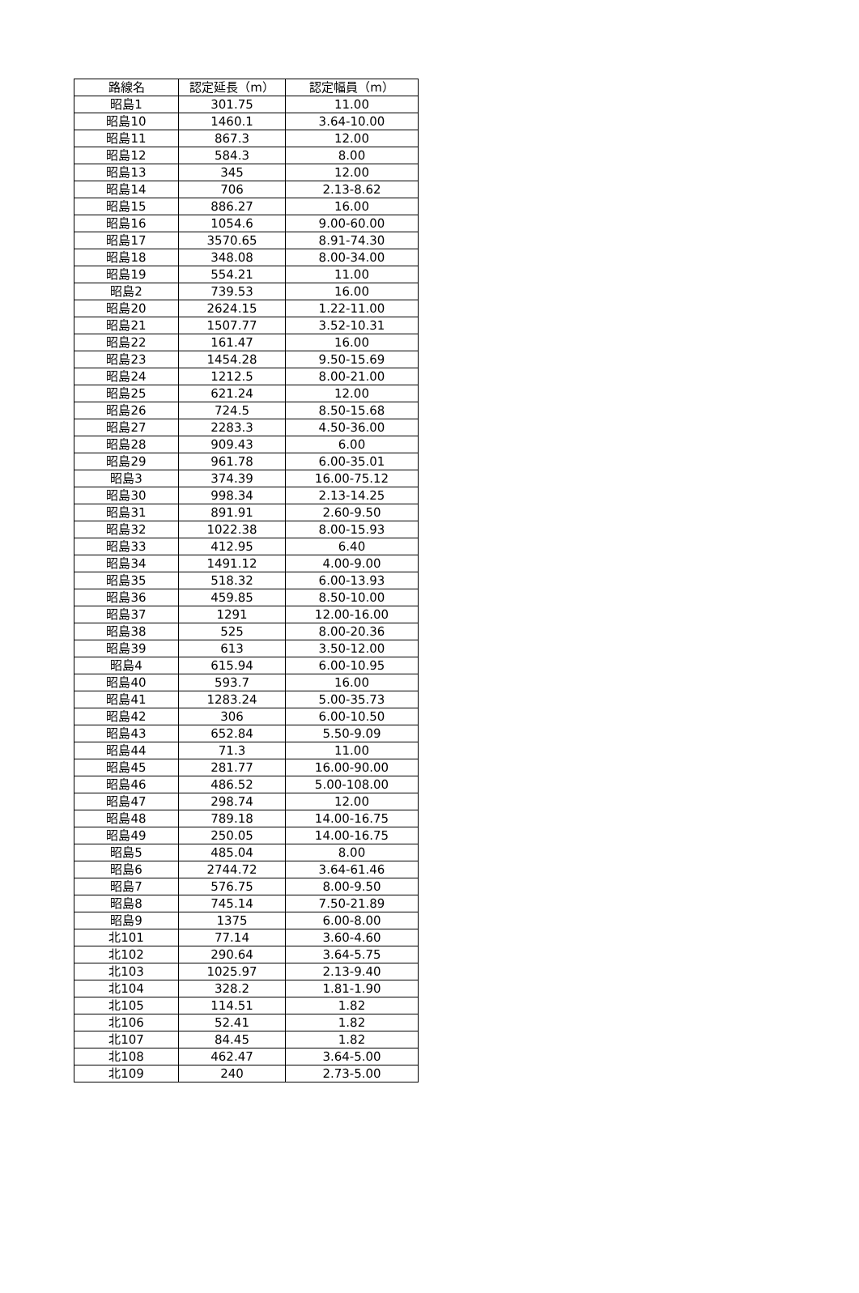| 路線名 | 認定延長（m） | 認定幅員（m） |
| --- | --- | --- |
| 昭島1 | 301.75 | 11.00 |
| 昭島10 | 1460.1 | 3.64-10.00 |
| 昭島11 | 867.3 | 12.00 |
| 昭島12 | 584.3 | 8.00 |
| 昭島13 | 345 | 12.00 |
| 昭島14 | 706 | 2.13-8.62 |
| 昭島15 | 886.27 | 16.00 |
| 昭島16 | 1054.6 | 9.00-60.00 |
| 昭島17 | 3570.65 | 8.91-74.30 |
| 昭島18 | 348.08 | 8.00-34.00 |
| 昭島19 | 554.21 | 11.00 |
| 昭島2 | 739.53 | 16.00 |
| 昭島20 | 2624.15 | 1.22-11.00 |
| 昭島21 | 1507.77 | 3.52-10.31 |
| 昭島22 | 161.47 | 16.00 |
| 昭島23 | 1454.28 | 9.50-15.69 |
| 昭島24 | 1212.5 | 8.00-21.00 |
| 昭島25 | 621.24 | 12.00 |
| 昭島26 | 724.5 | 8.50-15.68 |
| 昭島27 | 2283.3 | 4.50-36.00 |
| 昭島28 | 909.43 | 6.00 |
| 昭島29 | 961.78 | 6.00-35.01 |
| 昭島3 | 374.39 | 16.00-75.12 |
| 昭島30 | 998.34 | 2.13-14.25 |
| 昭島31 | 891.91 | 2.60-9.50 |
| 昭島32 | 1022.38 | 8.00-15.93 |
| 昭島33 | 412.95 | 6.40 |
| 昭島34 | 1491.12 | 4.00-9.00 |
| 昭島35 | 518.32 | 6.00-13.93 |
| 昭島36 | 459.85 | 8.50-10.00 |
| 昭島37 | 1291 | 12.00-16.00 |
| 昭島38 | 525 | 8.00-20.36 |
| 昭島39 | 613 | 3.50-12.00 |
| 昭島4 | 615.94 | 6.00-10.95 |
| 昭島40 | 593.7 | 16.00 |
| 昭島41 | 1283.24 | 5.00-35.73 |
| 昭島42 | 306 | 6.00-10.50 |
| 昭島43 | 652.84 | 5.50-9.09 |
| 昭島44 | 71.3 | 11.00 |
| 昭島45 | 281.77 | 16.00-90.00 |
| 昭島46 | 486.52 | 5.00-108.00 |
| 昭島47 | 298.74 | 12.00 |
| 昭島48 | 789.18 | 14.00-16.75 |
| 昭島49 | 250.05 | 14.00-16.75 |
| 昭島5 | 485.04 | 8.00 |
| 昭島6 | 2744.72 | 3.64-61.46 |
| 昭島7 | 576.75 | 8.00-9.50 |
| 昭島8 | 745.14 | 7.50-21.89 |
| 昭島9 | 1375 | 6.00-8.00 |
| 北101 | 77.14 | 3.60-4.60 |
| 北102 | 290.64 | 3.64-5.75 |
| 北103 | 1025.97 | 2.13-9.40 |
| 北104 | 328.2 | 1.81-1.90 |
| 北105 | 114.51 | 1.82 |
| 北106 | 52.41 | 1.82 |
| 北107 | 84.45 | 1.82 |
| 北108 | 462.47 | 3.64-5.00 |
| 北109 | 240 | 2.73-5.00 |